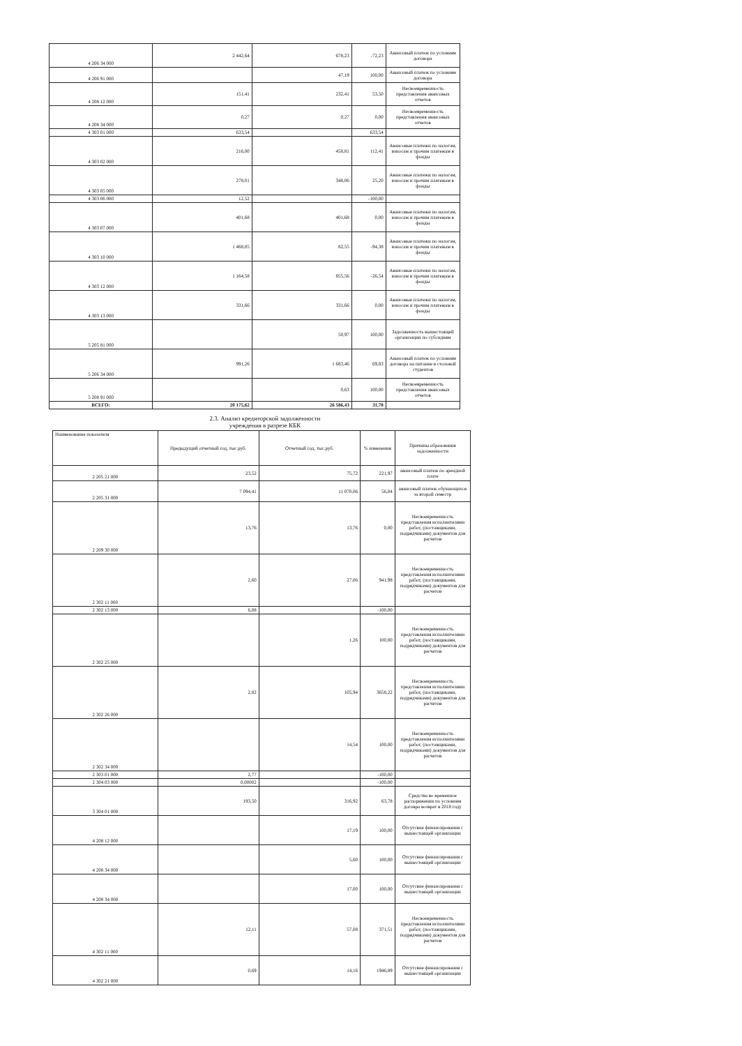| 4 206 34 000 | 2 442,64 | 678,23 | -72,23 | Авансовый платеж по условиям договора |
| 4 206 91 000 | | 47,19 | 100,00 | Авансовый платеж по условиям договора |
| 4 208 12 000 | 151,41 | 232,41 | 53,50 | Несвоевременность представления авансовых отчетов |
| 4 208 34 000 | 0,27 | 0,27 | 0,00 | Несвоевременность представления авансовых отчетов |
| 4 303 01 000 | 633,54 | | 633,54 | |
| 4 303 02 000 | 216,00 | 458,81 | 112,41 | Авансовые платежи по налогам, взносам и прочим платежам в фонды |
| 4 303 05 000 | 278,01 | 348,06 | 25,20 | Авансовые платежи по налогам, взносам и прочим платежам в фонды |
| 4 303 06 000 | 12,52 | | -100,00 | |
| 4 303 07 000 | 401,68 | 401,68 | 0,00 | Авансовые платежи по налогам, взносам и прочим платежам в фонды |
| 4 303 10 000 | 1 468,05 | 82,55 | -94,38 | Авансовые платежи по налогам, взносам и прочим платежам в фонды |
| 4 303 12 000 | 1 164,58 | 855,56 | -26,54 | Авансовые платежи по налогам, взносам и прочим платежам в фонды |
| 4 303 13 000 | 331,66 | 331,66 | 0,00 | Авансовые платежи по налогам, взносам и прочим платежам в фонды |
| 5 205 81 000 | | 50,97 | 100,00 | Задолженность вышестоящей организации по субсидиям |
| 5 206 34 000 | 991,26 | 1 683,46 | 69,83 | Авансовый платеж по условиям договора на питание в столовой студентов |
| 5 208 91 000 | | 0,63 | 100,00 | Несвоевременность представления авансовых отчетов |
| ВСЕГО: | 20 175,62 | 26 586,43 | 31,78 | |
2.3. Анализ кредиторской задолженности
учреждения в разрезе КБК
| Наименование показателя | Предыдущий отчетный год, тыс.руб. | Отчетный год, тыс.руб. | % изменения | Причины образования задолженности |
| --- | --- | --- | --- | --- |
| 2 205 21 000 | 23,52 | 75,72 | 221,97 | авансовый платеж по арендной плате |
| 2 205 31 000 | 7 094,41 | 11 070,06 | 56,04 | авансовый платеж обучающихся за второй семестр |
| 2 209 30 000 | 13,76 | 13,76 | 0,00 | Несвоевременность представления исполнителями работ, (поставщиками, подрядчиками) документов для расчетов |
| 2 302 11 000 | 2,60 | 27,06 | 941,98 | Несвоевременность представления исполнителями работ, (поставщиками, подрядчиками) документов для расчетов |
| 2 302 13 000 | 6,08 | | -100,00 | |
| 2 302 25 000 | | 1,26 | 100,00 | Несвоевременность представления исполнителями работ, (поставщиками, подрядчиками) документов для расчетов |
| 2 302 26 000 | 2,82 | 105,94 | 3658,22 | Несвоевременность представления исполнителями работ, (поставщиками, подрядчиками) документов для расчетов |
| 2 302 34 000 | | 14,54 | 100,00 | Несвоевременность представления исполнителями работ, (поставщиками, подрядчиками) документов для расчетов |
| 2 303 01 000 | 2,77 | | -100,00 | |
| 2 304 03 000 | 0,00002 | | -100,00 | |
| 3 304 01 000 | 193,50 | 316,92 | 63,78 | Средства во временное распоряжении по условиям договра возврат в 2018 году |
| 4 208 12 000 | | 17,19 | 100,00 | Отсутсвие финансирования с вышестоящей организации |
| 4 208 34 000 | | 5,60 | 100,00 | Отсутсвие финансирования с вышестоящей организации |
| 4 208 34 000 | | 17,00 | 100,00 | Отсутсвие финансирования с вышестоящей организации |
| 4 302 11 000 | 12,11 | 57,08 | 371,51 | Несвоевременность представления исполнителями работ, (поставщиками, подрядчиками) документов для расчетов |
| 4 302 21 000 | 0,69 | 14,16 | 1946,89 | Отсутсвие финансирования с вышестоящей организации |